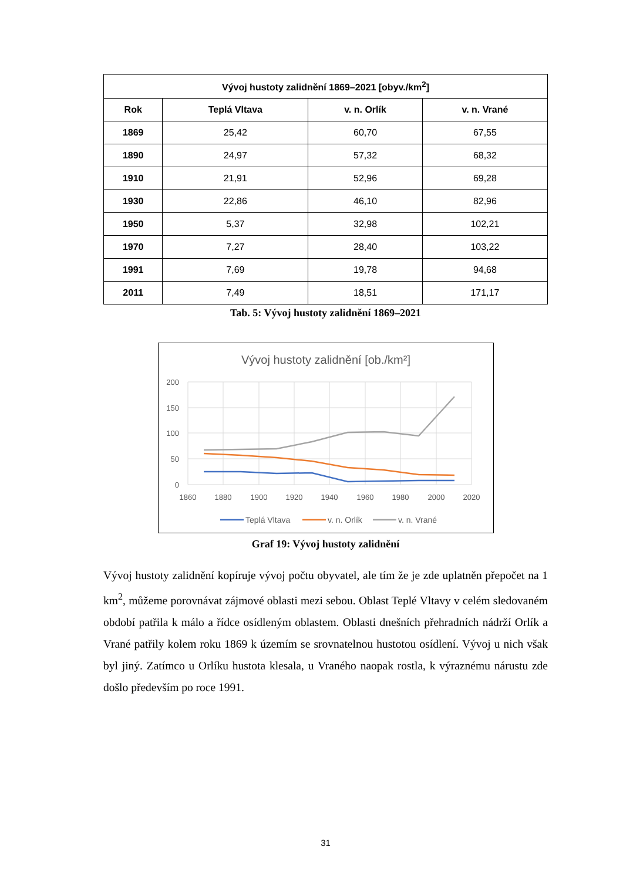| Vývoj hustoty zalidnění 1869–2021 [obyv./km<sup>2</sup>] | | | |
| --- | --- | --- | --- |
| Rok | Teplá Vltava | v. n. Orlík | v. n. Vrané |
| 1869 | 25,42 | 60,70 | 67,55 |
| 1890 | 24,97 | 57,32 | 68,32 |
| 1910 | 21,91 | 52,96 | 69,28 |
| 1930 | 22,86 | 46,10 | 82,96 |
| 1950 | 5,37 | 32,98 | 102,21 |
| 1970 | 7,27 | 28,40 | 103,22 |
| 1991 | 7,69 | 19,78 | 94,68 |
| 2011 | 7,49 | 18,51 | 171,17 |
Tab. 5: Vývoj hustoty zalidnění 1869–2021
Vývoj hustoty zalidnění [ob./km²]
200
150
100
50
0
1860
1880
1900
1920
1940
1960
1980
2000
2020
Teplá Vltava
v. n. Orlík
v. n. Vrané
Graf 19: Vývoj hustoty zalidnění
Vývoj hustoty zalidnění kopíruje vývoj počtu obyvatel, ale tím že je zde uplatněn přepočet na 1 km<sup>2</sup>, můžeme porovnávat zájmové oblasti mezi sebou. Oblast Teplé Vltavy v celém sledovaném období patřila k málo a řídce osídleným oblastem. Oblasti dnešních přehradních nádrží Orlík a Vrané patřily kolem roku 1869 k územím se srovnatelnou hustotou osídlení. Vývoj u nich však byl jiný. Zatímco u Orlíku hustota klesala, u Vraného naopak rostla, k výraznému nárustu zde došlo především po roce 1991.
31